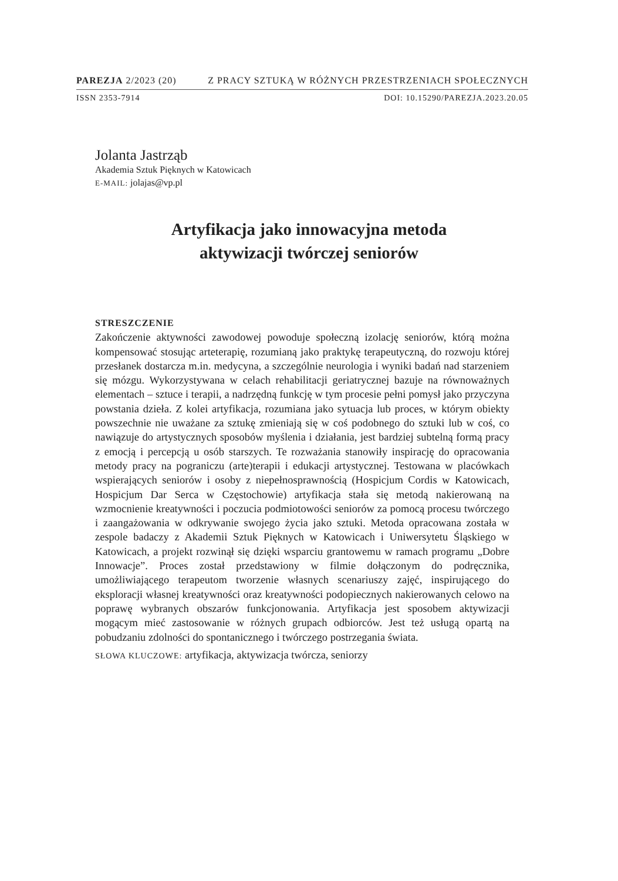PAREZJA 2/2023 (20) Z PRACY SZTUKĄ W RÓŻNYCH PRZESTRZENIACH SPOŁECZNYCH
ISSN 2353-7914 DOI: 10.15290/PAREZJA.2023.20.05
Jolanta Jastrząb
Akademia Sztuk Pięknych w Katowicach
E-MAIL: jolajas@vp.pl
Artyfikacja jako innowacyjna metoda
aktywizacji twórczej seniorów
STRESZCZENIE
Zakończenie aktywności zawodowej powoduje społeczną izolację seniorów, którą można kompensować stosując arteterapię, rozumianą jako praktykę terapeutyczną, do rozwoju której przesłanek dostarcza m.in. medycyna, a szczególnie neurologia i wyniki badań nad starzeniem się mózgu. Wykorzystywana w celach rehabilitacji geriatrycznej bazuje na równoważnych elementach – sztuce i terapii, a nadrzędną funkcję w tym procesie pełni pomysł jako przyczyna powstania dzieła. Z kolei artyfikacja, rozumiana jako sytuacja lub proces, w którym obiekty powszechnie nie uważane za sztukę zmieniają się w coś podobnego do sztuki lub w coś, co nawiązuje do artystycznych sposobów myślenia i działania, jest bardziej subtelną formą pracy z emocją i percepcją u osób starszych. Te rozważania stanowiły inspirację do opracowania metody pracy na pograniczu (arte)terapii i edukacji artystycznej. Testowana w placówkach wspierających seniorów i osoby z niepełnosprawnością (Hospicjum Cordis w Katowicach, Hospicjum Dar Serca w Częstochowie) artyfikacja stała się metodą nakierowaną na wzmocnienie kreatywności i poczucia podmiotowości seniorów za pomocą procesu twórczego i zaangażowania w odkrywanie swojego życia jako sztuki. Metoda opracowana została w zespole badaczy z Akademii Sztuk Pięknych w Katowicach i Uniwersytetu Śląskiego w Katowicach, a projekt rozwinął się dzięki wsparciu grantowemu w ramach programu „Dobre Innowacje”. Proces został przedstawiony w filmie dołączonym do podręcznika, umożliwiającego terapeutom tworzenie własnych scenariuszy zajęć, inspirującego do eksploracji własnej kreatywności oraz kreatywności podopiecznych nakierowanych celowo na poprawę wybranych obszarów funkcjonowania. Artyfikacja jest sposobem aktywizacji mogącym mieć zastosowanie w różnych grupach odbiorców. Jest też usługą opartą na pobudzaniu zdolności do spontanicznego i twórczego postrzegania świata.
SŁOWA KLUCZOWE: artyfikacja, aktywizacja twórcza, seniorzy